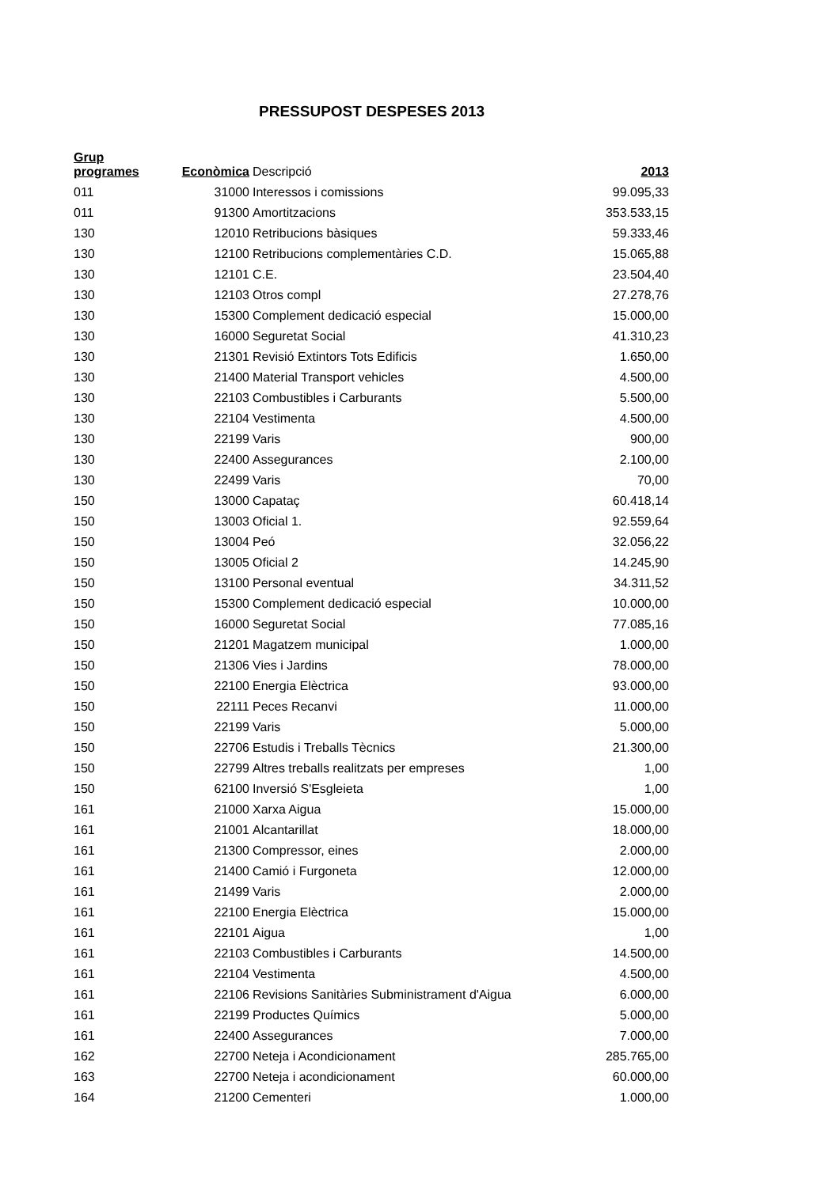PRESSUPOST DESPESES 2013
| Grup programes | Econòmica | Descripció | 2013 |
| --- | --- | --- | --- |
| 011 | 31000 | Interessos i comissions | 99.095,33 |
| 011 | 91300 | Amortitzacions | 353.533,15 |
| 130 | 12010 | Retribucions bàsiques | 59.333,46 |
| 130 | 12100 | Retribucions complementàries C.D. | 15.065,88 |
| 130 | 12101 | C.E. | 23.504,40 |
| 130 | 12103 | Otros compl | 27.278,76 |
| 130 | 15300 | Complement dedicació especial | 15.000,00 |
| 130 | 16000 | Seguretat Social | 41.310,23 |
| 130 | 21301 | Revisió Extintors Tots Edificis | 1.650,00 |
| 130 | 21400 | Material Transport vehicles | 4.500,00 |
| 130 | 22103 | Combustibles i Carburants | 5.500,00 |
| 130 | 22104 | Vestimenta | 4.500,00 |
| 130 | 22199 | Varis | 900,00 |
| 130 | 22400 | Assegurances | 2.100,00 |
| 130 | 22499 | Varis | 70,00 |
| 150 | 13000 | Capataç | 60.418,14 |
| 150 | 13003 | Oficial 1. | 92.559,64 |
| 150 | 13004 | Peó | 32.056,22 |
| 150 | 13005 | Oficial 2 | 14.245,90 |
| 150 | 13100 | Personal eventual | 34.311,52 |
| 150 | 15300 | Complement dedicació especial | 10.000,00 |
| 150 | 16000 | Seguretat Social | 77.085,16 |
| 150 | 21201 | Magatzem municipal | 1.000,00 |
| 150 | 21306 | Vies i Jardins | 78.000,00 |
| 150 | 22100 | Energia Elèctrica | 93.000,00 |
| 150 | 22111 | Peces Recanvi | 11.000,00 |
| 150 | 22199 | Varis | 5.000,00 |
| 150 | 22706 | Estudis i Treballs Tècnics | 21.300,00 |
| 150 | 22799 | Altres treballs realitzats per empreses | 1,00 |
| 150 | 62100 | Inversió S'Esgleieta | 1,00 |
| 161 | 21000 | Xarxa Aigua | 15.000,00 |
| 161 | 21001 | Alcantarillat | 18.000,00 |
| 161 | 21300 | Compressor, eines | 2.000,00 |
| 161 | 21400 | Camió i Furgoneta | 12.000,00 |
| 161 | 21499 | Varis | 2.000,00 |
| 161 | 22100 | Energia Elèctrica | 15.000,00 |
| 161 | 22101 | Aigua | 1,00 |
| 161 | 22103 | Combustibles i Carburants | 14.500,00 |
| 161 | 22104 | Vestimenta | 4.500,00 |
| 161 | 22106 | Revisions Sanitàries Subministrament d'Aigua | 6.000,00 |
| 161 | 22199 | Productes Químics | 5.000,00 |
| 161 | 22400 | Assegurances | 7.000,00 |
| 162 | 22700 | Neteja i Acondicionament | 285.765,00 |
| 163 | 22700 | Neteja i acondicionament | 60.000,00 |
| 164 | 21200 | Cementeri | 1.000,00 |